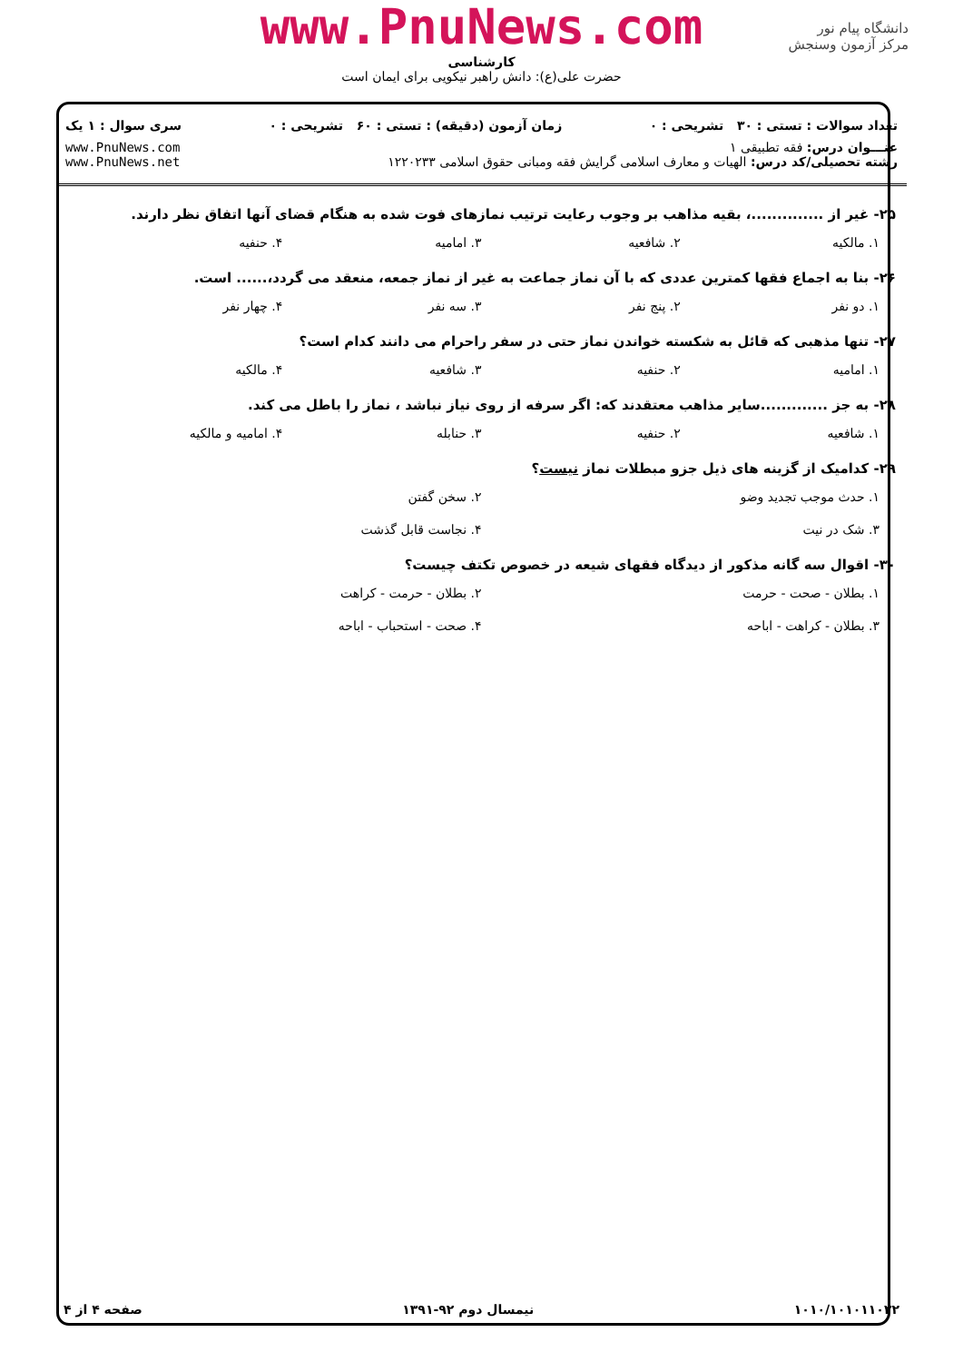www.PnuNews.com
کارشناسی
حضرت علی(ع): دانش راهبر نیکویی برای ایمان است
دانشگاه پیام نور
مرکز آزمون وسنجش
تعداد سوالات : تستی : ۳۰ تشریحی : ۰ زمان آزمون (دقیقه) : تستی : ۶۰ تشریحی : ۰ سری سوال : ۱ یک
عنـــوان درس: فقه تطبیقی ۱
رشته تحصیلی/کد درس: الهیات و معارف اسلامی گرایش فقه ومبانی حقوق اسلامی ۱۲۲۰۲۳۳
www.PnuNews.com
www.PnuNews.net
۲۵- غیر از ..............، بقیه مذاهب بر وجوب رعایت ترتیب نمازهای فوت شده به هنگام قضای آنها اتفاق نظر دارند.
۱. مالکیه ۲. شافعیه ۳. امامیه ۴. حنفیه
۲۶- بنا به اجماع فقها کمترین عددی که با آن نماز جماعت به غیر از نماز جمعه، منعقد می گردد،...... است.
۱. دو نفر ۲. پنج نفر ۳. سه نفر ۴. چهار نفر
۲۷- تنها مذهبی که قائل به شکسته خواندن نماز حتی در سفر راحرام می دانند کدام است؟
۱. امامیه ۲. حنفیه ۳. شافعیه ۴. مالکیه
۲۸- به جز .............سایر مذاهب معتقدند که: اگر سرفه از روی نیاز نباشد ، نماز را باطل می کند.
۱. شافعیه ۲. حنفیه ۳. حنابله ۴. امامیه و مالکیه
۲۹- کدامیک از گزینه های ذیل جزو مبطلات نماز نیست؟
۱. حدث موجب تجدید وضو
۲. سخن گفتن
۳. شک در نیت
۴. نجاست قابل گذشت
۳۰- اقوال سه گانه مذکور از دیدگاه فقهای شیعه در خصوص تکتف چیست؟
۱. بطلان - صحت - حرمت
۲. بطلان - حرمت - کراهت
۳. بطلان - کراهت - اباحه
۴. صحت - استحباب - اباحه
۱۰۱۰/۱۰۱۰۱۱۰۲۲ نیمسال دوم ۹۲-۱۳۹۱ صفحه ۴ از ۴